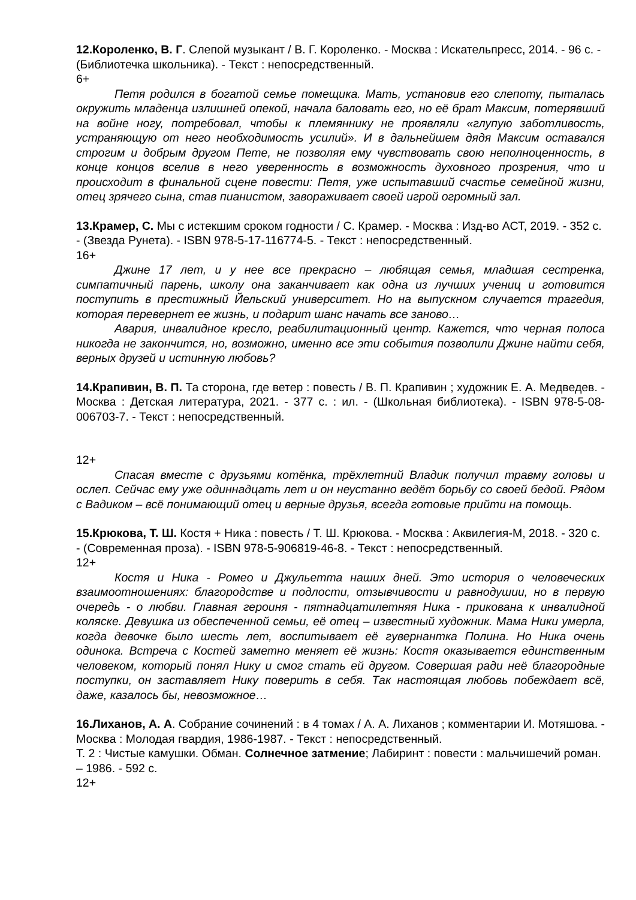12.Короленко, В. Г. Слепой музыкант / В. Г. Короленко. - Москва : Искательпресс, 2014. - 96 с. - (Библиотечка школьника). - Текст : непосредственный.
6+
Петя родился в богатой семье помещика. Мать, установив его слепоту, пыталась окружить младенца излишней опекой, начала баловать его, но её брат Максим, потерявший на войне ногу, потребовал, чтобы к племяннику не проявляли «глупую заботливость, устраняющую от него необходимость усилий». И в дальнейшем дядя Максим оставался строгим и добрым другом Пете, не позволяя ему чувствовать свою неполноценность, в конце концов вселив в него уверенность в возможность духовного прозрения, что и происходит в финальной сцене повести: Петя, уже испытавший счастье семейной жизни, отец зрячего сына, став пианистом, завораживает своей игрой огромный зал.
13.Крамер, С. Мы с истекшим сроком годности / С. Крамер. - Москва : Изд-во АСТ, 2019. - 352 с. - (Звезда Рунета). - ISBN 978-5-17-116774-5. - Текст : непосредственный.
16+
Джине 17 лет, и у нее все прекрасно – любящая семья, младшая сестренка, симпатичный парень, школу она заканчивает как одна из лучших учениц и готовится поступить в престижный Йельский университет. Но на выпускном случается трагедия, которая перевернет ее жизнь, и подарит шанс начать все заново…
Авария, инвалидное кресло, реабилитационный центр. Кажется, что черная полоса никогда не закончится, но, возможно, именно все эти события позволили Джине найти себя, верных друзей и истинную любовь?
14.Крапивин, В. П. Та сторона, где ветер : повесть / В. П. Крапивин ; художник Е. А. Медведев. - Москва : Детская литература, 2021. - 377 с. : ил. - (Школьная библиотека). - ISBN 978-5-08-006703-7. - Текст : непосредственный.
12+
Спасая вместе с друзьями котёнка, трёхлетний Владик получил травму головы и ослеп. Сейчас ему уже одиннадцать лет и он неустанно ведёт борьбу со своей бедой. Рядом с Вадиком – всё понимающий отец и верные друзья, всегда готовые прийти на помощь.
15.Крюкова, Т. Ш. Костя + Ника : повесть / Т. Ш. Крюкова. - Москва : Аквилегия-М, 2018. - 320 с. - (Современная проза). - ISBN 978-5-906819-46-8. - Текст : непосредственный.
12+
Костя и Ника - Ромео и Джульетта наших дней. Это история о человеческих взаимоотношениях: благородстве и подлости, отзывчивости и равнодушии, но в первую очередь - о любви. Главная героиня - пятнадцатилетняя Ника - прикована к инвалидной коляске. Девушка из обеспеченной семьи, её отец – известный художник. Мама Ники умерла, когда девочке было шесть лет, воспитывает её гувернантка Полина. Но Ника очень одинока. Встреча с Костей заметно меняет её жизнь: Костя оказывается единственным человеком, который понял Нику и смог стать ей другом. Совершая ради неё благородные поступки, он заставляет Нику поверить в себя. Так настоящая любовь побеждает всё, даже, казалось бы, невозможное…
16.Лиханов, А. А. Собрание сочинений : в 4 томах / А. А. Лиханов ; комментарии И. Мотяшова. - Москва : Молодая гвардия, 1986-1987. - Текст : непосредственный.
Т. 2 : Чистые камушки. Обман. Солнечное затмение; Лабиринт : повести : мальчишечий роман. – 1986. - 592 с.
12+